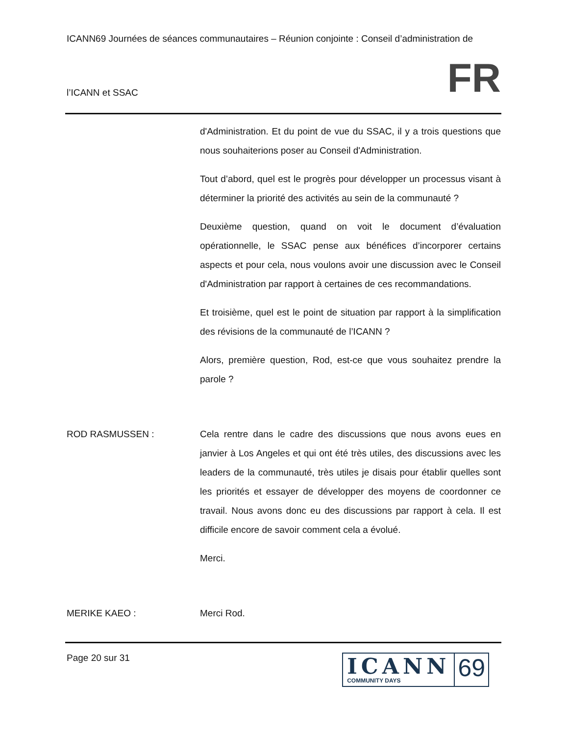ICANN69 Journées de séances communautaires – Réunion conjointe : Conseil d’administration de
l’ICANN et SSAC FR
d'Administration. Et du point de vue du SSAC, il y a trois questions que nous souhaiterions poser au Conseil d'Administration.
Tout d’abord, quel est le progrès pour développer un processus visant à déterminer la priorité des activités au sein de la communauté ?
Deuxième question, quand on voit le document d’évaluation opérationnelle, le SSAC pense aux bénéfices d’incorporer certains aspects et pour cela, nous voulons avoir une discussion avec le Conseil d'Administration par rapport à certaines de ces recommandations.
Et troisième, quel est le point de situation par rapport à la simplification des révisions de la communauté de l’ICANN ?
Alors, première question, Rod, est-ce que vous souhaitez prendre la parole ?
ROD RASMUSSEN : Cela rentre dans le cadre des discussions que nous avons eues en janvier à Los Angeles et qui ont été très utiles, des discussions avec les leaders de la communauté, très utiles je disais pour établir quelles sont les priorités et essayer de développer des moyens de coordonner ce travail. Nous avons donc eu des discussions par rapport à cela. Il est difficile encore de savoir comment cela a évolué.
Merci.
MERIKE KAEO : Merci Rod.
Page 20 sur 31
ICANN
COMMUNITY DAYS
69